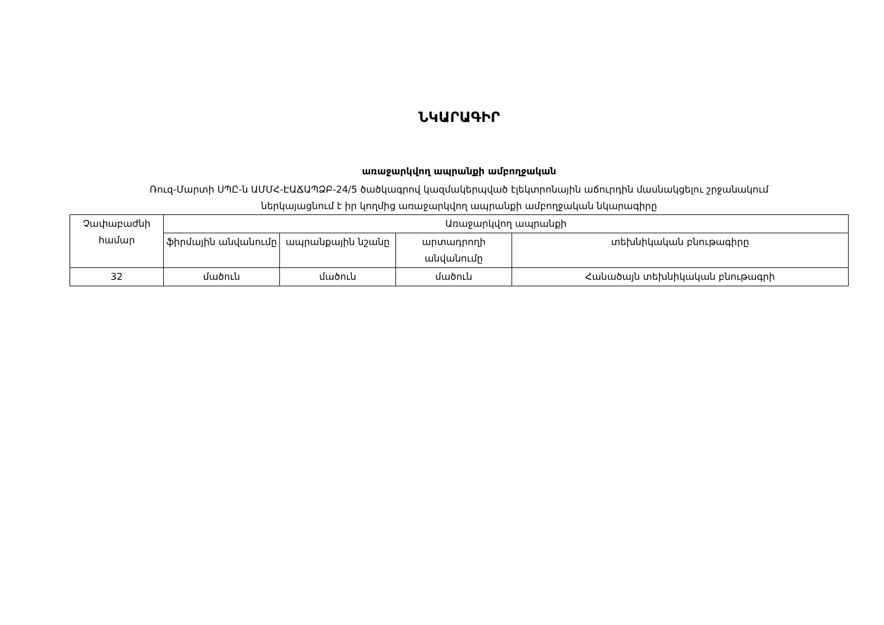ՆԿԱՐԱԳԻՐ
առաջարկվող ապրանքի ամբողջական
Ռուզ-Մարտի ՍՊԸ-ն ԱՄՄՀ-ԷԱՃԱՊՁԲ-24/5 ծածկագրով կազմակերպված էլեկտրոնային աճուրդին մասնակցելու շրջանակում
ներկայացնում է իր կողմից առաջարկվող ապրանքի ամբողջական նկարագիրը
| Չափաբաժնի համար | Առաջարկվող ապրանքի | | | |
| --- | --- | --- | --- | --- |
| | ֆիրմային անվանումը | ապրանքային նշանը | արտադրողի անվանումը | տեխնիկական բնութագիրը |
| 32 | մածուն | մածուն | մածուն | Հանածայն տեխնիկական բնութագրի |